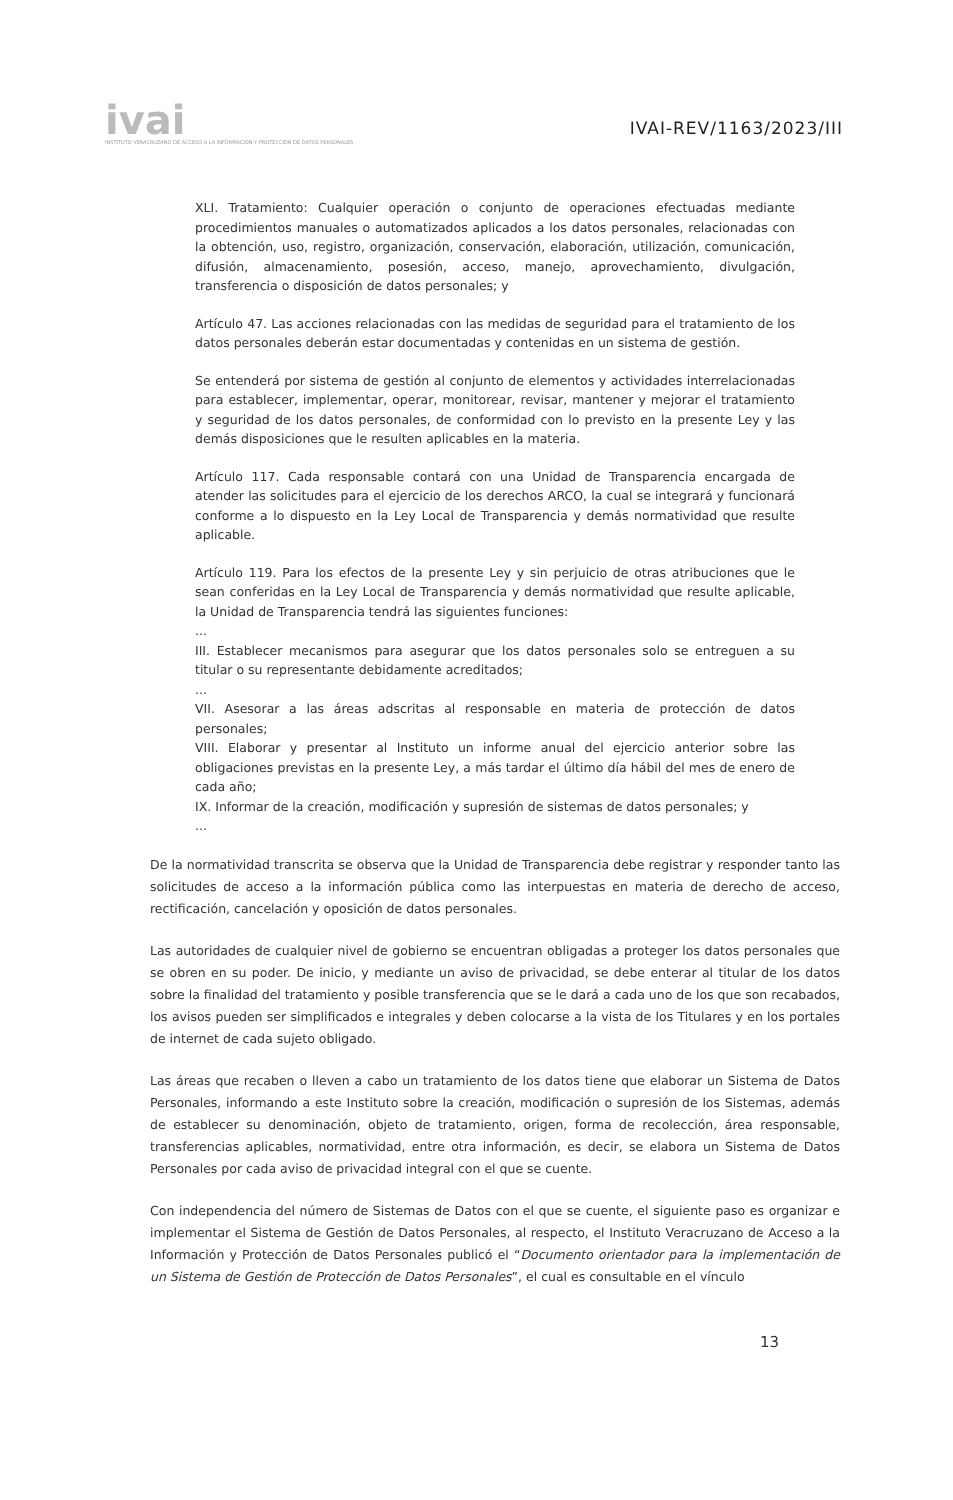ivai
INSTITUTO VERACRUZANO DE ACCESO A LA INFORMACIÓN Y PROTECCIÓN DE DATOS PERSONALES
IVAI-REV/1163/2023/III
XLI. Tratamiento: Cualquier operación o conjunto de operaciones efectuadas mediante procedimientos manuales o automatizados aplicados a los datos personales, relacionadas con la obtención, uso, registro, organización, conservación, elaboración, utilización, comunicación, difusión, almacenamiento, posesión, acceso, manejo, aprovechamiento, divulgación, transferencia o disposición de datos personales; y
Artículo 47. Las acciones relacionadas con las medidas de seguridad para el tratamiento de los datos personales deberán estar documentadas y contenidas en un sistema de gestión.
Se entenderá por sistema de gestión al conjunto de elementos y actividades interrelacionadas para establecer, implementar, operar, monitorear, revisar, mantener y mejorar el tratamiento y seguridad de los datos personales, de conformidad con lo previsto en la presente Ley y las demás disposiciones que le resulten aplicables en la materia.
Artículo 117. Cada responsable contará con una Unidad de Transparencia encargada de atender las solicitudes para el ejercicio de los derechos ARCO, la cual se integrará y funcionará conforme a lo dispuesto en la Ley Local de Transparencia y demás normatividad que resulte aplicable.
Artículo 119. Para los efectos de la presente Ley y sin perjuicio de otras atribuciones que le sean conferidas en la Ley Local de Transparencia y demás normatividad que resulte aplicable, la Unidad de Transparencia tendrá las siguientes funciones:
...
III. Establecer mecanismos para asegurar que los datos personales solo se entreguen a su titular o su representante debidamente acreditados;
...
VII. Asesorar a las áreas adscritas al responsable en materia de protección de datos personales;
VIII. Elaborar y presentar al Instituto un informe anual del ejercicio anterior sobre las obligaciones previstas en la presente Ley, a más tardar el último día hábil del mes de enero de cada año;
IX. Informar de la creación, modificación y supresión de sistemas de datos personales; y
...
De la normatividad transcrita se observa que la Unidad de Transparencia debe registrar y responder tanto las solicitudes de acceso a la información pública como las interpuestas en materia de derecho de acceso, rectificación, cancelación y oposición de datos personales.
Las autoridades de cualquier nivel de gobierno se encuentran obligadas a proteger los datos personales que se obren en su poder. De inicio, y mediante un aviso de privacidad, se debe enterar al titular de los datos sobre la finalidad del tratamiento y posible transferencia que se le dará a cada uno de los que son recabados, los avisos pueden ser simplificados e integrales y deben colocarse a la vista de los Titulares y en los portales de internet de cada sujeto obligado.
Las áreas que recaben o lleven a cabo un tratamiento de los datos tiene que elaborar un Sistema de Datos Personales, informando a este Instituto sobre la creación, modificación o supresión de los Sistemas, además de establecer su denominación, objeto de tratamiento, origen, forma de recolección, área responsable, transferencias aplicables, normatividad, entre otra información, es decir, se elabora un Sistema de Datos Personales por cada aviso de privacidad integral con el que se cuente.
Con independencia del número de Sistemas de Datos con el que se cuente, el siguiente paso es organizar e implementar el Sistema de Gestión de Datos Personales, al respecto, el Instituto Veracruzano de Acceso a la Información y Protección de Datos Personales publicó el “Documento orientador para la implementación de un Sistema de Gestión de Protección de Datos Personales”, el cual es consultable en el vínculo
13